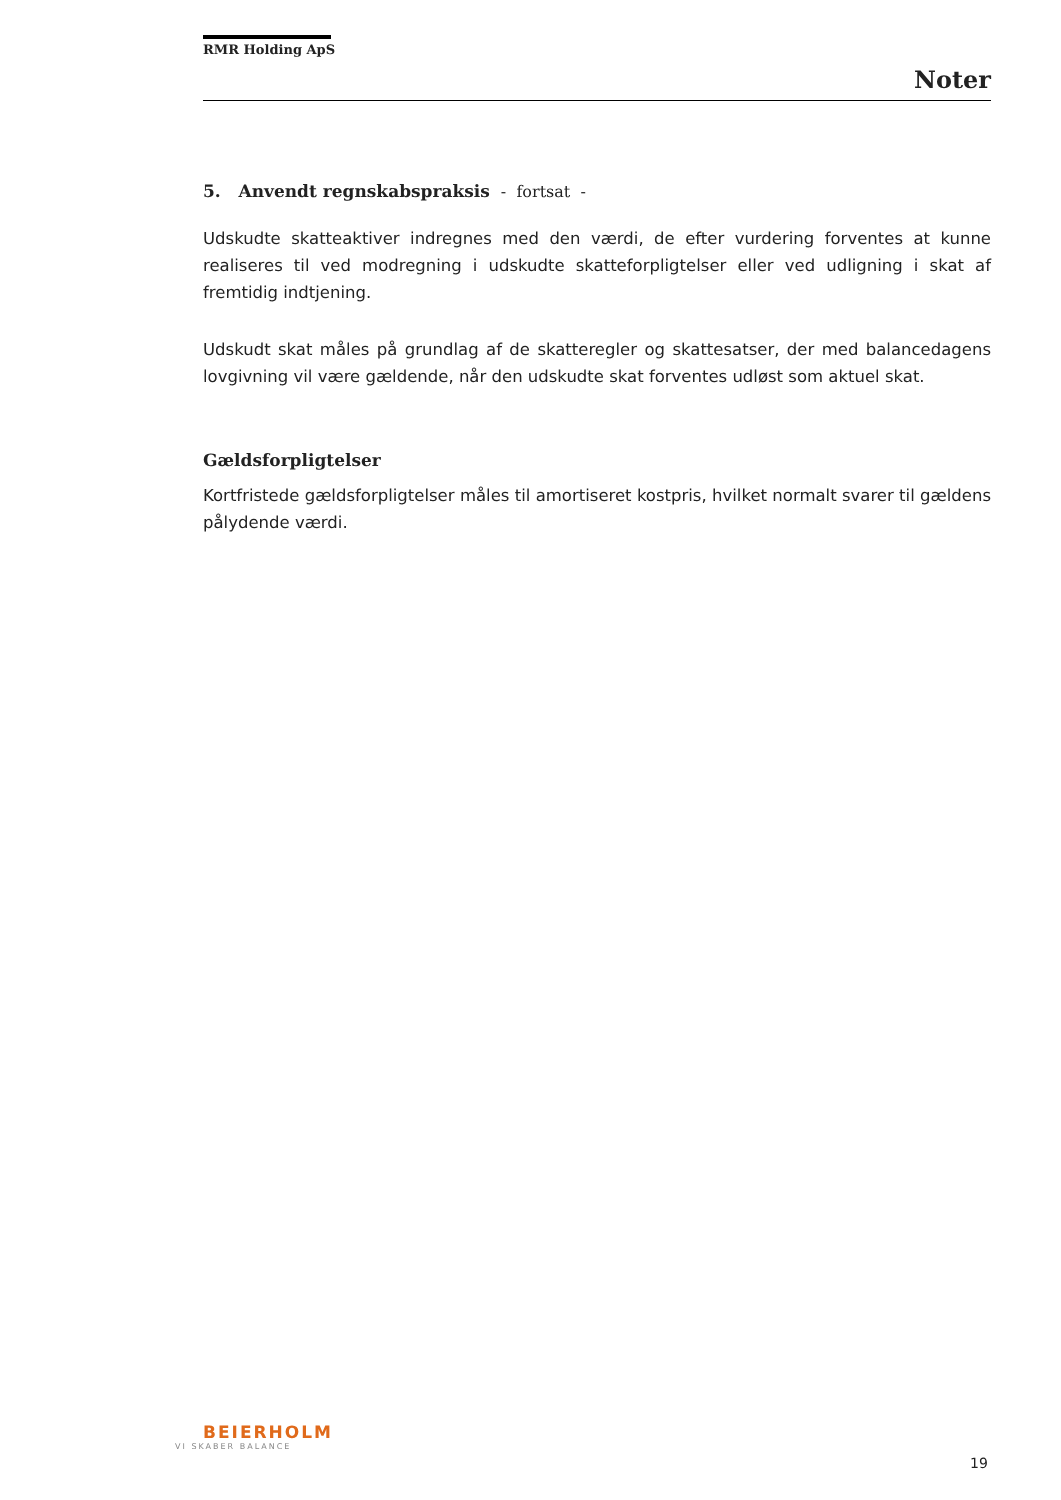RMR Holding ApS
Noter
5. Anvendt regnskabspraksis - fortsat -
Udskudte skatteaktiver indregnes med den værdi, de efter vurdering forventes at kunne realiseres til ved modregning i udskudte skatteforpligtelser eller ved udligning i skat af fremtidig indtjening.
Udskudt skat måles på grundlag af de skatteregler og skattesatser, der med balancedagens lovgivning vil være gældende, når den udskudte skat forventes udløst som aktuel skat.
Gældsforpligtelser
Kortfristede gældsforpligtelser måles til amortiseret kostpris, hvilket normalt svarer til gældens pålydende værdi.
BEIERHOLM
VI SKABER BALANCE
19